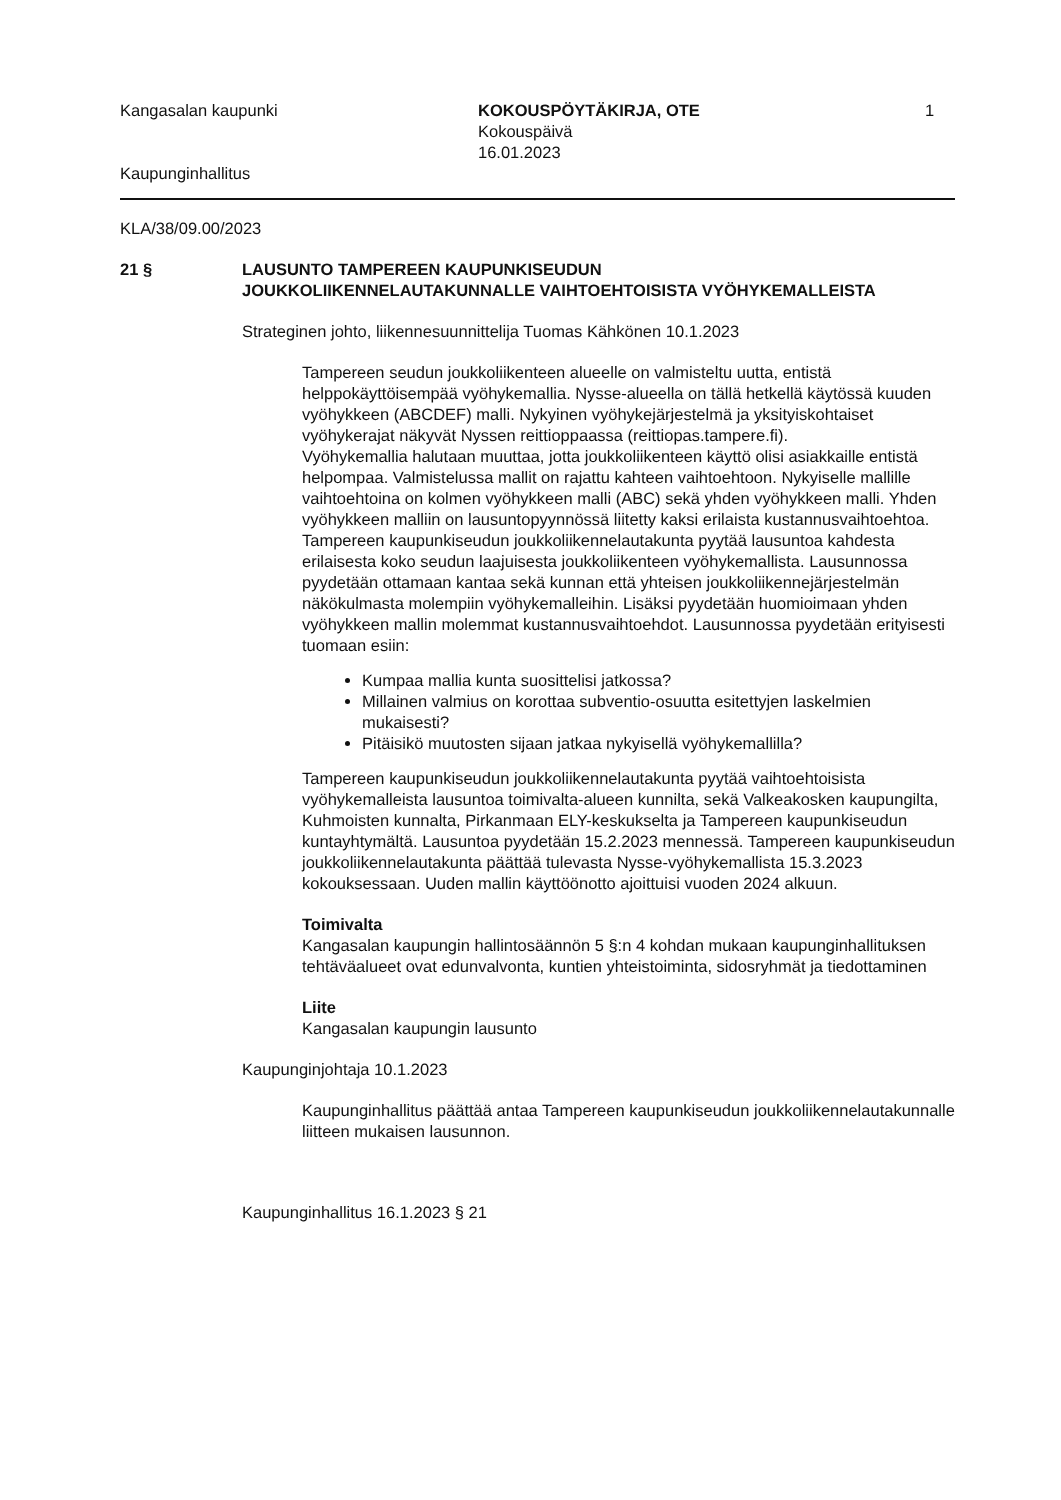Kangasalan kaupunki
Kaupunginhallitus
KOKOUSPÖYTÄKIRJA, OTE
Kokouspäivä
16.01.2023
1
KLA/38/09.00/2023
21 § LAUSUNTO TAMPEREEN KAUPUNKISEUDUN
JOUKKOLIIKENNELAUTAKUNNALLE VAIHTOEHTOISISTA VYÖHYKEMALLEISTA
Strateginen johto, liikennesuunnittelija Tuomas Kähkönen 10.1.2023
Tampereen seudun joukkoliikenteen alueelle on valmisteltu uutta, entistä helppokäyttöisempää vyöhykemallia. Nysse-alueella on tällä hetkellä käytössä kuuden vyöhykkeen (ABCDEF) malli. Nykyinen vyöhykejärjestelmä ja yksityiskohtaiset vyöhykerajat näkyvät Nyssen reittioppaassa (reittiopas.tampere.fi).
Vyöhykemallia halutaan muuttaa, jotta joukkoliikenteen käyttö olisi asiakkaille entistä helpompaa. Valmistelussa mallit on rajattu kahteen vaihtoehtoon. Nykyiselle mallille vaihtoehtoina on kolmen vyöhykkeen malli (ABC) sekä yhden vyöhykkeen malli. Yhden vyöhykkeen malliin on lausuntopyynnössä liitetty kaksi erilaista kustannusvaihtoehtoa.
Tampereen kaupunkiseudun joukkoliikennelautakunta pyytää lausuntoa kahdesta erilaisesta koko seudun laajuisesta joukkoliikenteen vyöhykemallista. Lausunnossa pyydetään ottamaan kantaa sekä kunnan että yhteisen joukkoliikennejärjestelmän näkökulmasta molempiin vyöhykemalleihin. Lisäksi pyydetään huomioimaan yhden vyöhykkeen mallin molemmat kustannusvaihtoehdot. Lausunnossa pyydetään erityisesti tuomaan esiin:
Kumpaa mallia kunta suosittelisi jatkossa?
Millainen valmius on korottaa subventio-osuutta esitettyjen laskelmien mukaisesti?
Pitäisikö muutosten sijaan jatkaa nykyisellä vyöhykemallilla?
Tampereen kaupunkiseudun joukkoliikennelautakunta pyytää vaihtoehtoisista vyöhykemalleista lausuntoa toimivalta-alueen kunnilta, sekä Valkeakosken kaupungilta, Kuhmoisten kunnalta, Pirkanmaan ELY-keskukselta ja Tampereen kaupunkiseudun kuntayhtymältä. Lausuntoa pyydetään 15.2.2023 mennessä. Tampereen kaupunkiseudun joukkoliikennelautakunta päättää tulevasta Nysse-vyöhykemallista 15.3.2023 kokouksessaan. Uuden mallin käyttöönotto ajoittuisi vuoden 2024 alkuun.
Toimivalta
Kangasalan kaupungin hallintosäännön 5 §:n 4 kohdan mukaan kaupunginhallituksen tehtäväalueet ovat edunvalvonta, kuntien yhteistoiminta, sidosryhmät ja tiedottaminen
Liite
Kangasalan kaupungin lausunto
Kaupunginjohtaja 10.1.2023
Kaupunginhallitus päättää antaa Tampereen kaupunkiseudun joukkoliikennelautakunnalle liitteen mukaisen lausunnon.
Kaupunginhallitus 16.1.2023 § 21